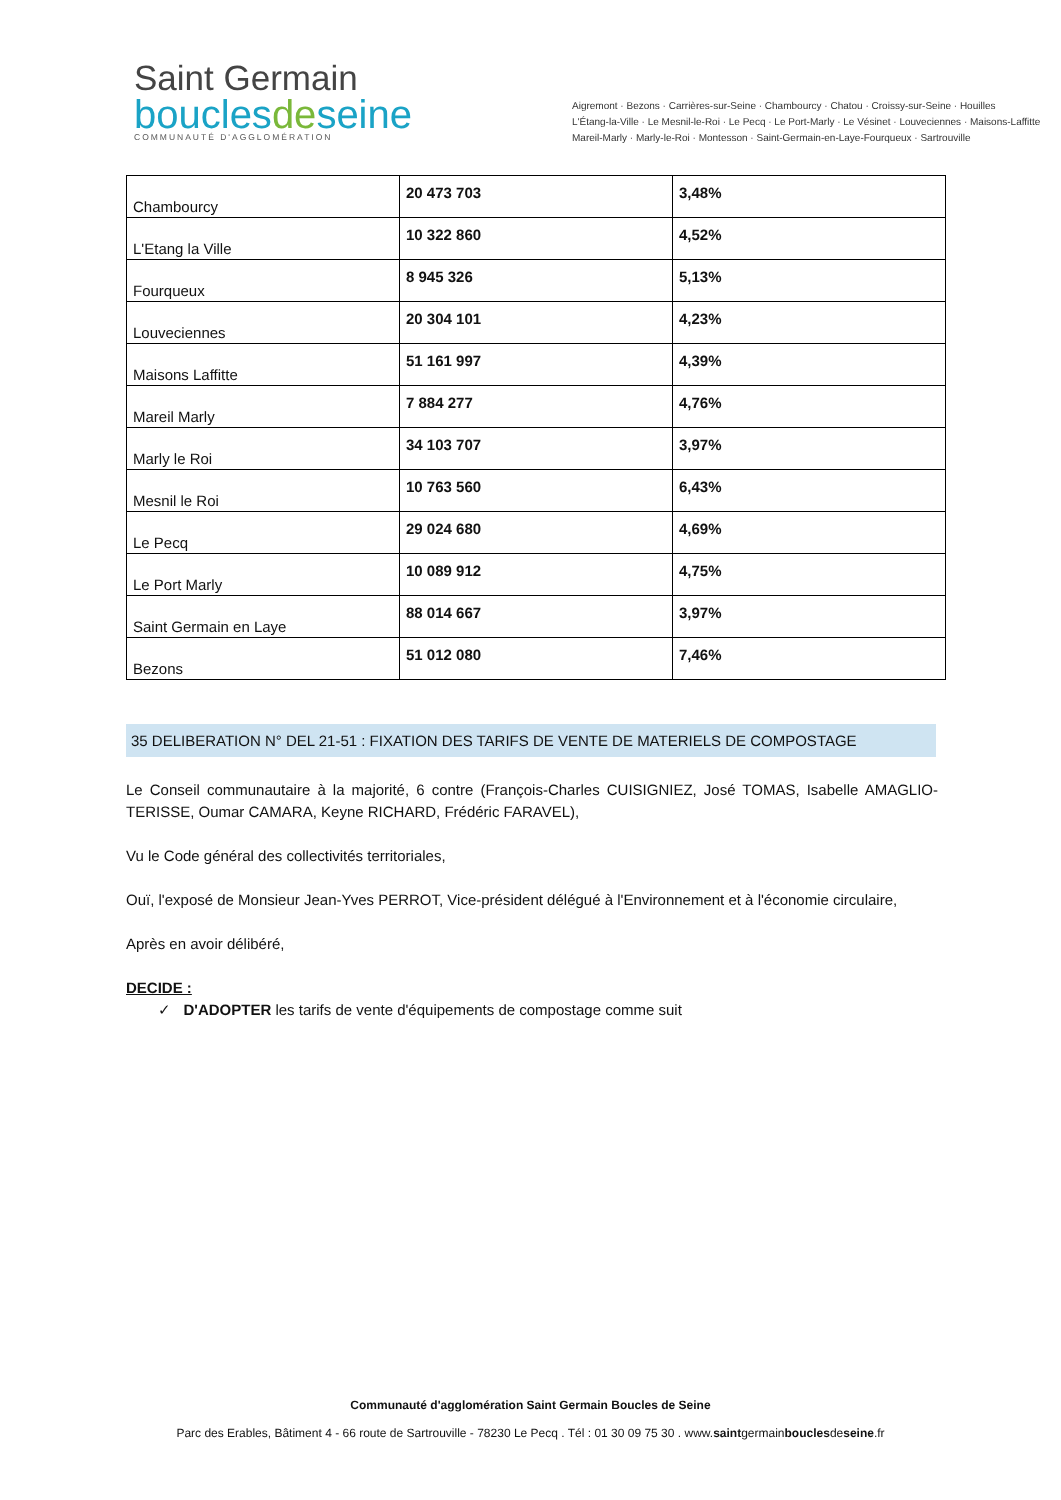Saint Germain
bouclesdeseine
COMMUNAUTÉ D'AGGLOMÉRATION
Aigremont · Bezons · Carrières-sur-Seine · Chambourcy · Chatou · Croissy-sur-Seine · Houilles
L'Étang-la-Ville · Le Mesnil-le-Roi · Le Pecq · Le Port-Marly · Le Vésinet · Louveciennes · Maisons-Laffitte
Mareil-Marly · Marly-le-Roi · Montesson · Saint-Germain-en-Laye-Fourqueux · Sartrouville
| Chambourcy | 20 473 703 | 3,48% |
| L'Etang la Ville | 10 322 860 | 4,52% |
| Fourqueux | 8 945 326 | 5,13% |
| Louveciennes | 20 304 101 | 4,23% |
| Maisons Laffitte | 51 161 997 | 4,39% |
| Mareil Marly | 7 884 277 | 4,76% |
| Marly le Roi | 34 103 707 | 3,97% |
| Mesnil le Roi | 10 763 560 | 6,43% |
| Le Pecq | 29 024 680 | 4,69% |
| Le Port Marly | 10 089 912 | 4,75% |
| Saint Germain en Laye | 88 014 667 | 3,97% |
| Bezons | 51 012 080 | 7,46% |
35 DELIBERATION N° DEL 21-51 : FIXATION DES TARIFS DE VENTE DE MATERIELS DE COMPOSTAGE
Le Conseil communautaire à la majorité, 6 contre (François-Charles CUISIGNIEZ, José TOMAS, Isabelle AMAGLIO-TERISSE, Oumar CAMARA, Keyne RICHARD, Frédéric FARAVEL),
Vu le Code général des collectivités territoriales,
Ouï, l'exposé de Monsieur Jean-Yves PERROT, Vice-président délégué à l'Environnement et à l'économie circulaire,
Après en avoir délibéré,
DECIDE :
✓ D'ADOPTER les tarifs de vente d'équipements de compostage comme suit
Communauté d'agglomération Saint Germain Boucles de Seine
Parc des Erables, Bâtiment 4 - 66 route de Sartrouville - 78230 Le Pecq . Tél : 01 30 09 75 30 . www.saintgermainbouclesdeseine.fr